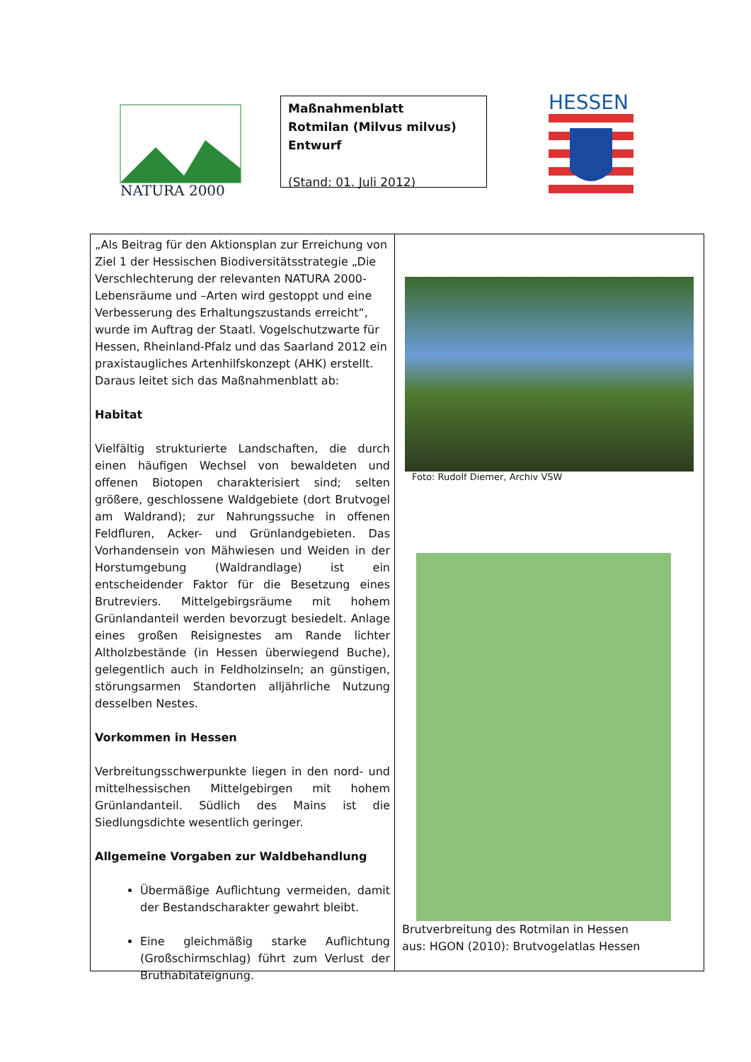NATURA 2000
Maßnahmenblatt
Rotmilan (Milvus milvus)
Entwurf
(Stand: 01. Juli 2012)
HESSEN
„Als Beitrag für den Aktionsplan zur Erreichung von Ziel 1 der Hessischen Biodiversitätsstrategie „Die Verschlechterung der relevanten NATURA 2000-Lebensräume und –Arten wird gestoppt und eine Verbesserung des Erhaltungszustands erreicht“, wurde im Auftrag der Staatl. Vogelschutzwarte für Hessen, Rheinland-Pfalz und das Saarland 2012 ein praxistaugliches Artenhilfskonzept (AHK) erstellt. Daraus leitet sich das Maßnahmenblatt ab:
Habitat
Vielfältig strukturierte Landschaften, die durch einen häufigen Wechsel von bewaldeten und offenen Biotopen charakterisiert sind; selten größere, geschlossene Waldgebiete (dort Brutvogel am Waldrand); zur Nahrungssuche in offenen Feldfluren, Acker- und Grünlandgebieten. Das Vorhandensein von Mähwiesen und Weiden in der Horstumgebung (Waldrandlage) ist ein entscheidender Faktor für die Besetzung eines Brutreviers. Mittelgebirgsräume mit hohem Grünlandanteil werden bevorzugt besiedelt. Anlage eines großen Reisignestes am Rande lichter Altholzbestände (in Hessen überwiegend Buche), gelegentlich auch in Feldholzinseln; an günstigen, störungsarmen Standorten alljährliche Nutzung desselben Nestes.
Vorkommen in Hessen
Verbreitungsschwerpunkte liegen in den nord- und mittelhessischen Mittelgebirgen mit hohem Grünlandanteil. Südlich des Mains ist die Siedlungsdichte wesentlich geringer.
Allgemeine Vorgaben zur Waldbehandlung
Übermäßige Auflichtung vermeiden, damit der Bestandscharakter gewahrt bleibt.
Eine gleichmäßig starke Auflichtung (Großschirmschlag) führt zum Verlust der Bruthabitateignung.
Foto: Rudolf Diemer, Archiv VSW
Brutverbreitung des Rotmilan in Hessen
aus: HGON (2010): Brutvogelatlas Hessen